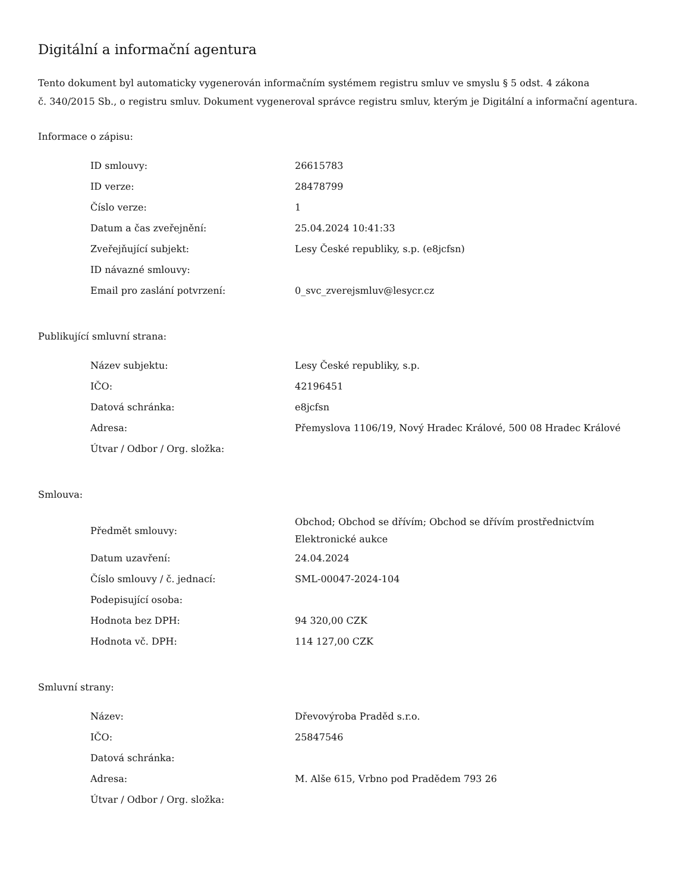Digitální a informační agentura
Tento dokument byl automaticky vygenerován informačním systémem registru smluv ve smyslu § 5 odst. 4 zákona
č. 340/2015 Sb., o registru smluv. Dokument vygeneroval správce registru smluv, kterým je Digitální a informační agentura.
Informace o zápisu:
| ID smlouvy: | 26615783 |
| ID verze: | 28478799 |
| Číslo verze: | 1 |
| Datum a čas zveřejnění: | 25.04.2024 10:41:33 |
| Zveřejňující subjekt: | Lesy České republiky, s.p. (e8jcfsn) |
| ID návazné smlouvy: | |
| Email pro zaslání potvrzení: | 0_svc_zverejsmluv@lesycr.cz |
Publikující smluvní strana:
| Název subjektu: | Lesy České republiky, s.p. |
| IČO: | 42196451 |
| Datová schránka: | e8jcfsn |
| Adresa: | Přemyslova 1106/19, Nový Hradec Králové, 500 08 Hradec Králové |
| Útvar / Odbor / Org. složka: | |
Smlouva:
| Předmět smlouvy: | Obchod; Obchod se dřívím; Obchod se dřívím prostřednictvím Elektronické aukce |
| Datum uzavření: | 24.04.2024 |
| Číslo smlouvy / č. jednací: | SML-00047-2024-104 |
| Podepisující osoba: | |
| Hodnota bez DPH: | 94 320,00 CZK |
| Hodnota vč. DPH: | 114 127,00 CZK |
Smluvní strany:
| Název: | Dřevovýroba Praděd s.r.o. |
| IČO: | 25847546 |
| Datová schránka: | |
| Adresa: | M. Alše 615, Vrbno pod Pradědem 793 26 |
| Útvar / Odbor / Org. složka: | |